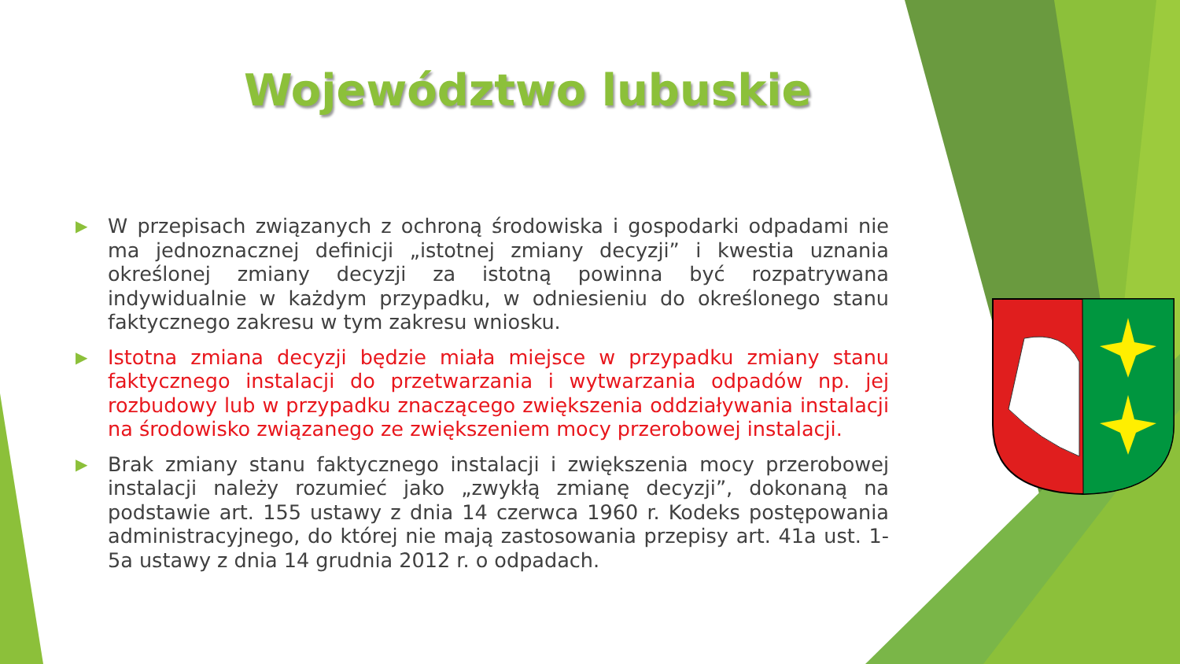Województwo lubuskie
▶ W przepisach związanych z ochroną środowiska i gospodarki odpadami nie ma jednoznacznej definicji „istotnej zmiany decyzji” i kwestia uznania określonej zmiany decyzji za istotną powinna być rozpatrywana indywidualnie w każdym przypadku, w odniesieniu do określonego stanu faktycznego zakresu w tym zakresu wniosku.
▶ Istotna zmiana decyzji będzie miała miejsce w przypadku zmiany stanu faktycznego instalacji do przetwarzania i wytwarzania odpadów np. jej rozbudowy lub w przypadku znaczącego zwiększenia oddziaływania instalacji na środowisko związanego ze zwiększeniem mocy przerobowej instalacji.
▶ Brak zmiany stanu faktycznego instalacji i zwiększenia mocy przerobowej instalacji należy rozumieć jako „zwykłą zmianę decyzji”, dokonaną na podstawie art. 155 ustawy z dnia 14 czerwca 1960 r. Kodeks postępowania administracyjnego, do której nie mają zastosowania przepisy art. 41a ust. 1-5a ustawy z dnia 14 grudnia 2012 r. o odpadach.